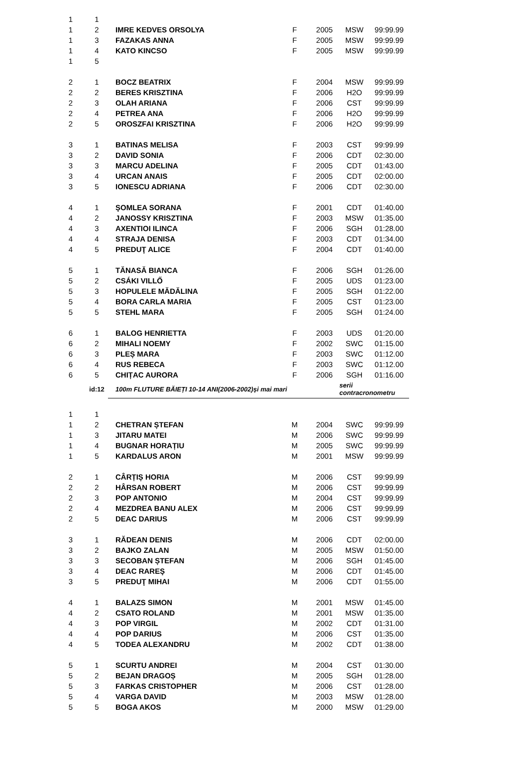| 1 | 1 | | | | | |
| 1 | 2 | IMRE KEDVES ORSOLYA | F | 2005 | MSW | 99:99.99 |
| 1 | 3 | FAZAKAS ANNA | F | 2005 | MSW | 99:99.99 |
| 1 | 4 | KATO KINCSO | F | 2005 | MSW | 99:99.99 |
| 1 | 5 | | | | | |
| 2 | 1 | BOCZ BEATRIX | F | 2004 | MSW | 99:99.99 |
| 2 | 2 | BERES KRISZTINA | F | 2006 | H2O | 99:99.99 |
| 2 | 3 | OLAH ARIANA | F | 2006 | CST | 99:99.99 |
| 2 | 4 | PETREA ANA | F | 2006 | H2O | 99:99.99 |
| 2 | 5 | OROSZFAI KRISZTINA | F | 2006 | H2O | 99:99.99 |
| 3 | 1 | BATINAS MELISA | F | 2003 | CST | 99:99.99 |
| 3 | 2 | DAVID SONIA | F | 2006 | CDT | 02:30.00 |
| 3 | 3 | MARCU ADELINA | F | 2005 | CDT | 01:43.00 |
| 3 | 4 | URCAN ANAIS | F | 2005 | CDT | 02:00.00 |
| 3 | 5 | IONESCU ADRIANA | F | 2006 | CDT | 02:30.00 |
| 4 | 1 | ŞOMLEA SORANA | F | 2001 | CDT | 01:40.00 |
| 4 | 2 | JANOSSY KRISZTINA | F | 2003 | MSW | 01:35.00 |
| 4 | 3 | AXENTIOI ILINCA | F | 2006 | SGH | 01:28.00 |
| 4 | 4 | STRAJA DENISA | F | 2003 | CDT | 01:34.00 |
| 4 | 5 | PREDUŢ ALICE | F | 2004 | CDT | 01:40.00 |
| 5 | 1 | TĂNASĂ BIANCA | F | 2006 | SGH | 01:26.00 |
| 5 | 2 | CSÁKI VILLŐ | F | 2005 | UDS | 01:23.00 |
| 5 | 3 | HOPULELE MĂDĂLINA | F | 2005 | SGH | 01:22.00 |
| 5 | 4 | BORA CARLA MARIA | F | 2005 | CST | 01:23.00 |
| 5 | 5 | STEHL MARA | F | 2005 | SGH | 01:24.00 |
| 6 | 1 | BALOG HENRIETTA | F | 2003 | UDS | 01:20.00 |
| 6 | 2 | MIHALI NOEMY | F | 2002 | SWC | 01:15.00 |
| 6 | 3 | PLEȘ MARA | F | 2003 | SWC | 01:12.00 |
| 6 | 4 | RUS REBECA | F | 2003 | SWC | 01:12.00 |
| 6 | 5 | CHIȚAC AURORA | F | 2006 | SGH | 01:16.00 |
| | id:12 | 100m FLUTURE BĂIEȚI 10-14 ANI(2006-2002)și mai mari | | | serii contracronometru | |
| 1 | 1 | | | | | |
| 1 | 2 | CHETRAN ȘTEFAN | M | 2004 | SWC | 99:99.99 |
| 1 | 3 | JITARU MATEI | M | 2006 | SWC | 99:99.99 |
| 1 | 4 | BUGNAR HORAȚIU | M | 2005 | SWC | 99:99.99 |
| 1 | 5 | KARDALUS ARON | M | 2001 | MSW | 99:99.99 |
| 2 | 1 | CÂRȚIȘ HORIA | M | 2006 | CST | 99:99.99 |
| 2 | 2 | HÂRSAN ROBERT | M | 2006 | CST | 99:99.99 |
| 2 | 3 | POP ANTONIO | M | 2004 | CST | 99:99.99 |
| 2 | 4 | MEZDREA BANU ALEX | M | 2006 | CST | 99:99.99 |
| 2 | 5 | DEAC DARIUS | M | 2006 | CST | 99:99.99 |
| 3 | 1 | RĂDEAN DENIS | M | 2006 | CDT | 02:00.00 |
| 3 | 2 | BAJKO ZALAN | M | 2005 | MSW | 01:50.00 |
| 3 | 3 | SECOBAN ȘTEFAN | M | 2006 | SGH | 01:45.00 |
| 3 | 4 | DEAC RAREŞ | M | 2006 | CDT | 01:45.00 |
| 3 | 5 | PREDUŢ MIHAI | M | 2006 | CDT | 01:55.00 |
| 4 | 1 | BALAZS SIMON | M | 2001 | MSW | 01:45.00 |
| 4 | 2 | CSATO ROLAND | M | 2001 | MSW | 01:35.00 |
| 4 | 3 | POP VIRGIL | M | 2002 | CDT | 01:31.00 |
| 4 | 4 | POP DARIUS | M | 2006 | CST | 01:35.00 |
| 4 | 5 | TODEA ALEXANDRU | M | 2002 | CDT | 01:38.00 |
| 5 | 1 | SCURTU ANDREI | M | 2004 | CST | 01:30.00 |
| 5 | 2 | BEJAN DRAGOȘ | M | 2005 | SGH | 01:28.00 |
| 5 | 3 | FARKAS CRISTOPHER | M | 2006 | CST | 01:28.00 |
| 5 | 4 | VARGA DAVID | M | 2003 | MSW | 01:28.00 |
| 5 | 5 | BOGA AKOS | M | 2000 | MSW | 01:29.00 |